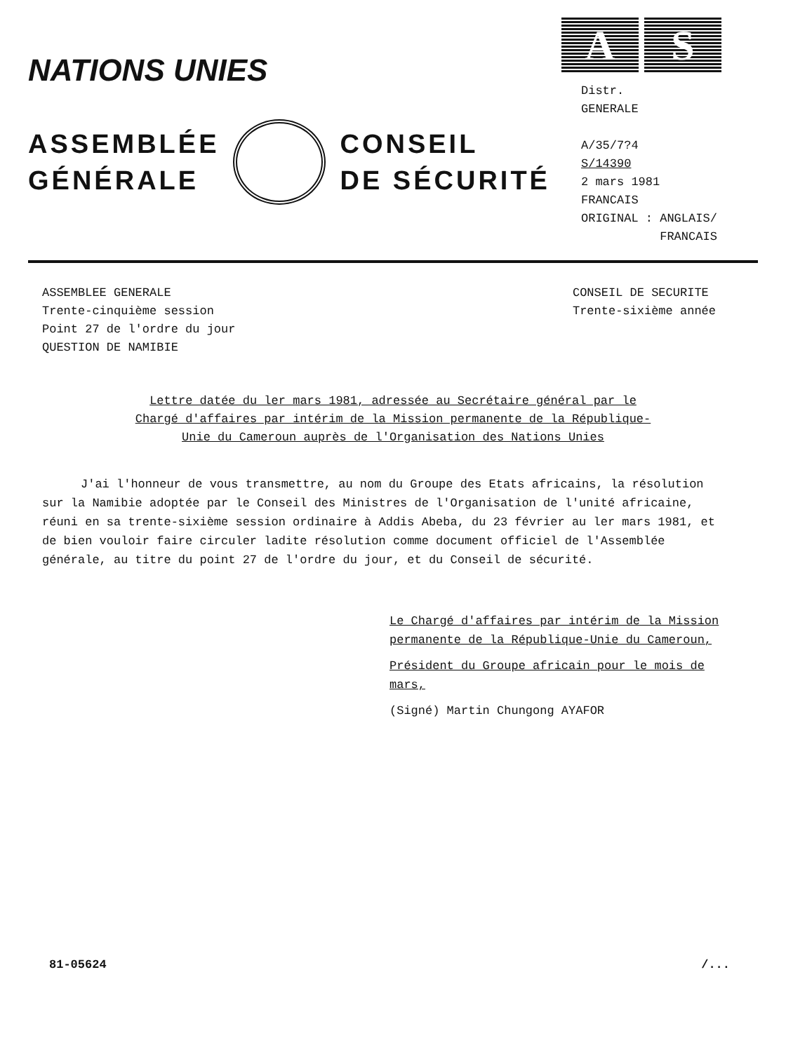NATIONS UNIES
ASSEMBLÉE
GÉNÉRALE
CONSEIL
DE SÉCURITÉ
A S
Distr.
GENERALE
A/35/7?4
S/14390
2 mars 1981
FRANCAIS
ORIGINAL : ANGLAIS/
FRANCAIS
ASSEMBLEE GENERALE
Trente-cinquième session
Point 27 de l'ordre du jour
QUESTION DE NAMIBIE
CONSEIL DE SECURITE
Trente-sixième année
Lettre datée du ler mars 1981, adressée au Secrétaire général par le Chargé d'affaires par intérim de la Mission permanente de la République-Unie du Cameroun auprès de l'Organisation des Nations Unies
J'ai l'honneur de vous transmettre, au nom du Groupe des Etats africains, la résolution sur la Namibie adoptée par le Conseil des Ministres de l'Organisation de l'unité africaine, réuni en sa trente-sixième session ordinaire à Addis Abeba, du 23 février au ler mars 1981, et de bien vouloir faire circuler ladite résolution comme document officiel de l'Assemblée générale, au titre du point 27 de l'ordre du jour, et du Conseil de sécurité.
Le Chargé d'affaires par intérim de la Mission permanente de la République-Unie du Cameroun,
Président du Groupe africain pour le mois de mars,
(Signé) Martin Chungong AYAFOR
81-05624 /...